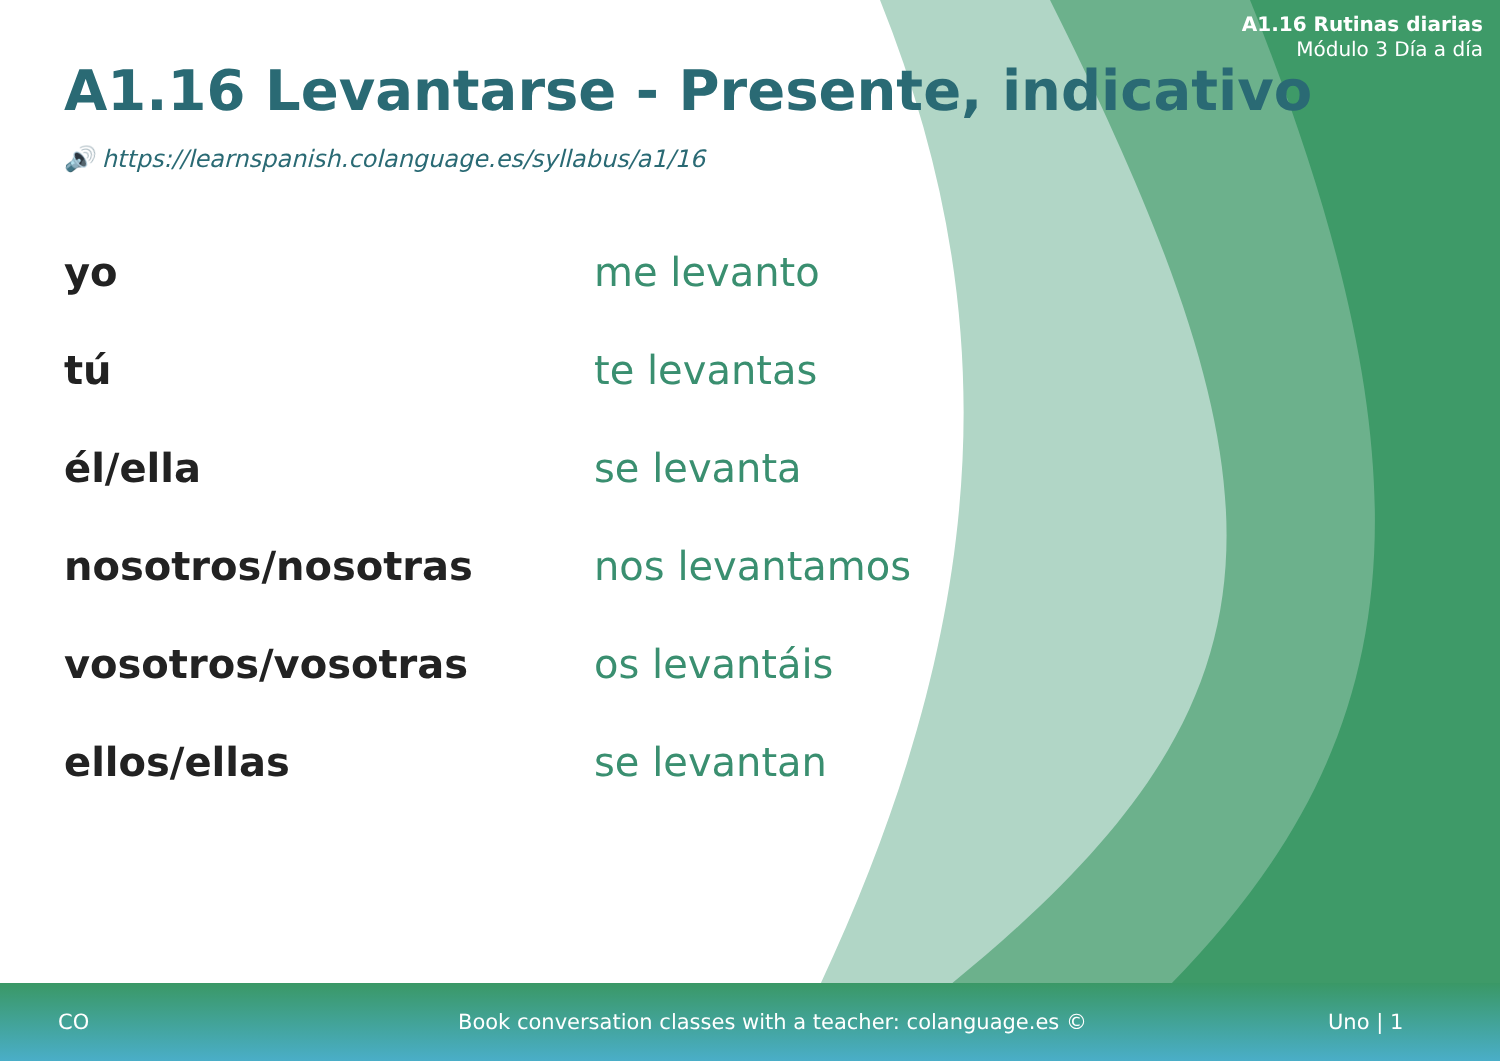A1.16 Rutinas diarias
Módulo 3 Día a día
A1.16 Levantarse - Presente, indicativo
🔊 https://learnspanish.colanguage.es/syllabus/a1/16
| yo | me levanto |
| tú | te levantas |
| él/ella | se levanta |
| nosotros/nosotras | nos levantamos |
| vosotros/vosotras | os levantáis |
| ellos/ellas | se levantan |
CO Book conversation classes with a teacher: colanguage.es © Uno | 1